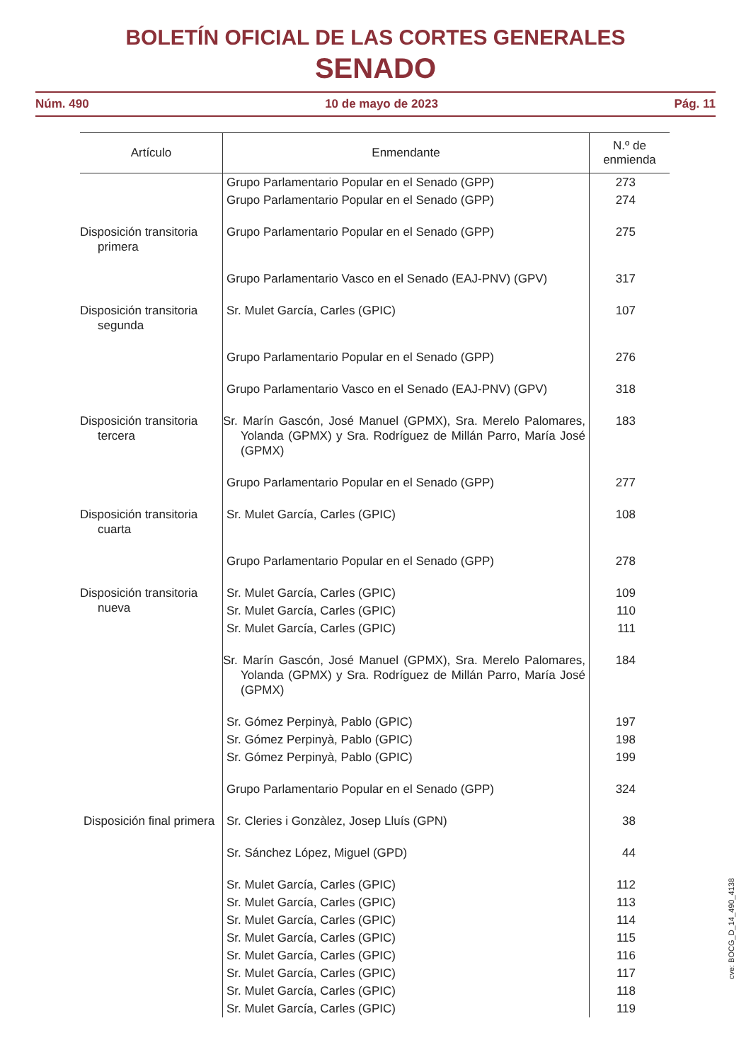BOLETÍN OFICIAL DE LAS CORTES GENERALES
SENADO
Núm. 490 10 de mayo de 2023 Pág. 11
| Artículo | Enmendante | N.º de enmienda |
| --- | --- | --- |
| | Grupo Parlamentario Popular en el Senado (GPP) | 273 |
| | Grupo Parlamentario Popular en el Senado (GPP) | 274 |
| Disposición transitoria primera | Grupo Parlamentario Popular en el Senado (GPP) | 275 |
| | Grupo Parlamentario Vasco en el Senado (EAJ-PNV) (GPV) | 317 |
| Disposición transitoria segunda | Sr. Mulet García, Carles (GPIC) | 107 |
| | Grupo Parlamentario Popular en el Senado (GPP) | 276 |
| | Grupo Parlamentario Vasco en el Senado (EAJ-PNV) (GPV) | 318 |
| Disposición transitoria tercera | Sr. Marín Gascón, José Manuel (GPMX), Sra. Merelo Palomares, Yolanda (GPMX) y Sra. Rodríguez de Millán Parro, María José (GPMX) | 183 |
| | Grupo Parlamentario Popular en el Senado (GPP) | 277 |
| Disposición transitoria cuarta | Sr. Mulet García, Carles (GPIC) | 108 |
| | Grupo Parlamentario Popular en el Senado (GPP) | 278 |
| Disposición transitoria nueva | Sr. Mulet García, Carles (GPIC) | 109 |
| | Sr. Mulet García, Carles (GPIC) | 110 |
| | Sr. Mulet García, Carles (GPIC) | 111 |
| | Sr. Marín Gascón, José Manuel (GPMX), Sra. Merelo Palomares, Yolanda (GPMX) y Sra. Rodríguez de Millán Parro, María José (GPMX) | 184 |
| | Sr. Gómez Perpinyà, Pablo (GPIC) | 197 |
| | Sr. Gómez Perpinyà, Pablo (GPIC) | 198 |
| | Sr. Gómez Perpinyà, Pablo (GPIC) | 199 |
| | Grupo Parlamentario Popular en el Senado (GPP) | 324 |
| Disposición final primera | Sr. Cleries i Gonzàlez, Josep Lluís (GPN) | 38 |
| | Sr. Sánchez López, Miguel (GPD) | 44 |
| | Sr. Mulet García, Carles (GPIC) | 112 |
| | Sr. Mulet García, Carles (GPIC) | 113 |
| | Sr. Mulet García, Carles (GPIC) | 114 |
| | Sr. Mulet García, Carles (GPIC) | 115 |
| | Sr. Mulet García, Carles (GPIC) | 116 |
| | Sr. Mulet García, Carles (GPIC) | 117 |
| | Sr. Mulet García, Carles (GPIC) | 118 |
| | Sr. Mulet García, Carles (GPIC) | 119 |
cve: BOCG_D_14_490_4138